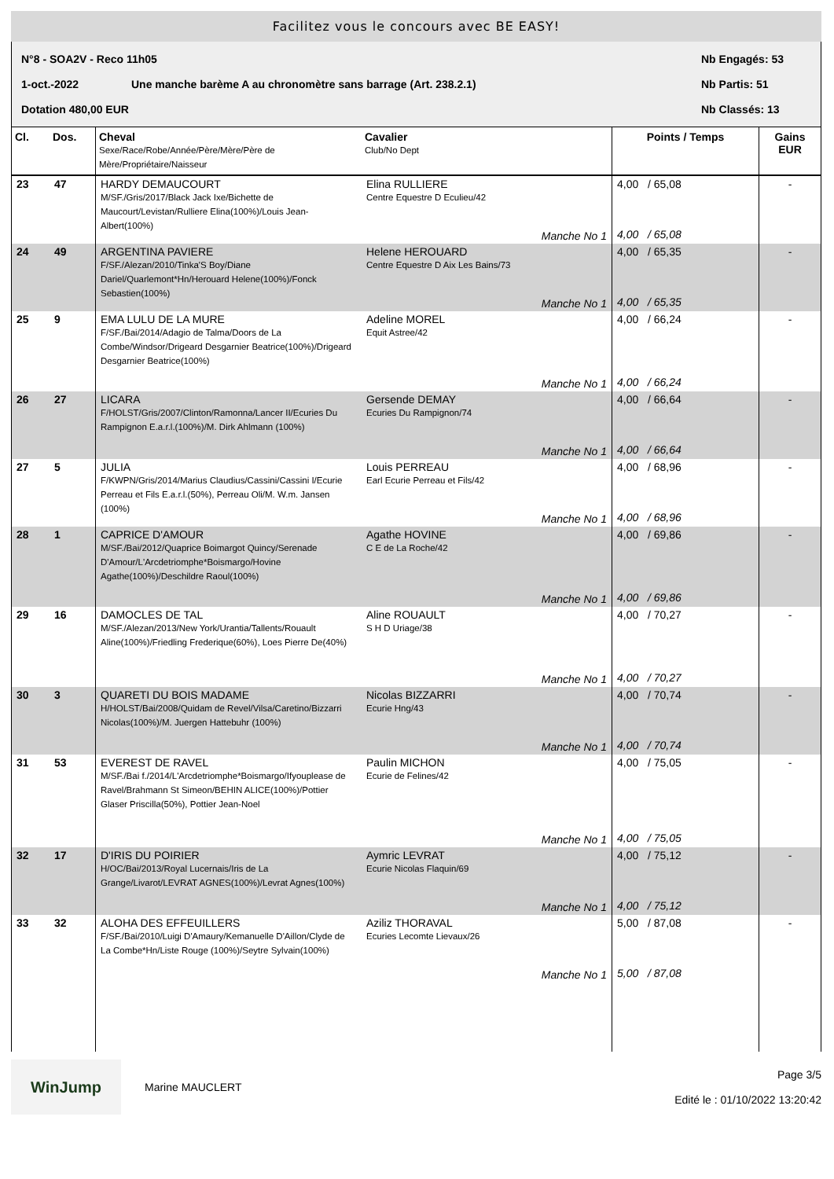Facilitez vous le concours avec BE EASY!
N°8 - SOA2V - Reco 11h05 Nb Engagés: 53
1-oct.-2022 Une manche barème A au chronomètre sans barrage (Art. 238.2.1) Nb Partis: 51
Dotation 480,00 EUR Nb Classés: 13
| Cl. | Dos. | Cheval Sexe/Race/Robe/Année/Père/Mère/Père de Mère/Propriétaire/Naisseur | Cavalier Club/No Dept | Points / Temps | Gains EUR |
| --- | --- | --- | --- | --- | --- |
| 23 | 47 | HARDY DEMAUCOURT M/SF./Gris/2017/Black Jack Ixe/Bichette de Maucourt/Levistan/Rulliere Elina(100%)/Louis Jean-Albert(100%) | Elina RULLIERE Centre Equestre D Eculieu/42 Manche No 1 | 4,00 / 65,08 4,00 / 65,08 | - |
| 24 | 49 | ARGENTINA PAVIERE F/SF./Alezan/2010/Tinka'S Boy/Diane Dariel/Quarlemont*Hn/Herouard Helene(100%)/Fonck Sebastien(100%) | Helene HEROUARD Centre Equestre D Aix Les Bains/73 Manche No 1 | 4,00 / 65,35 4,00 / 65,35 | - |
| 25 | 9 | EMA LULU DE LA MURE F/SF./Bai/2014/Adagio de Talma/Doors de La Combe/Windsor/Drigeard Desgarnier Beatrice(100%)/Drigeard Desgarnier Beatrice(100%) | Adeline MOREL Equit Astree/42 Manche No 1 | 4,00 / 66,24 4,00 / 66,24 | - |
| 26 | 27 | LICARA F/HOLST/Gris/2007/Clinton/Ramonna/Lancer II/Ecuries Du Rampignon E.a.r.l.(100%)/M. Dirk Ahlmann (100%) | Gersende DEMAY Ecuries Du Rampignon/74 Manche No 1 | 4,00 / 66,64 4,00 / 66,64 | - |
| 27 | 5 | JULIA F/KWPN/Gris/2014/Marius Claudius/Cassini/Cassini I/Ecurie Perreau et Fils E.a.r.l.(50%), Perreau Oli/M. W.m. Jansen (100%) | Louis PERREAU Earl Ecurie Perreau et Fils/42 Manche No 1 | 4,00 / 68,96 4,00 / 68,96 | - |
| 28 | 1 | CAPRICE D'AMOUR M/SF./Bai/2012/Quaprice Boimargot Quincy/Serenade D'Amour/L'Arcdetriomphe*Boismargo/Hovine Agathe(100%)/Deschildre Raoul(100%) | Agathe HOVINE C E de La Roche/42 Manche No 1 | 4,00 / 69,86 4,00 / 69,86 | - |
| 29 | 16 | DAMOCLES DE TAL M/SF./Alezan/2013/New York/Urantia/Tallents/Rouault Aline(100%)/Friedling Frederique(60%), Loes Pierre De(40%) | Aline ROUAULT S H D Uriage/38 Manche No 1 | 4,00 / 70,27 4,00 / 70,27 | - |
| 30 | 3 | QUARETI DU BOIS MADAME H/HOLST/Bai/2008/Quidam de Revel/Vilsa/Caretino/Bizzarri Nicolas(100%)/M. Juergen Hattebuhr (100%) | Nicolas BIZZARRI Ecurie Hng/43 Manche No 1 | 4,00 / 70,74 4,00 / 70,74 | - |
| 31 | 53 | EVEREST DE RAVEL M/SF./Bai f./2014/L'Arcdetriomphe*Boismargo/Ifyouplease de Ravel/Brahmann St Simeon/BEHIN ALICE(100%)/Pottier Glaser Priscilla(50%), Pottier Jean-Noel | Paulin MICHON Ecurie de Felines/42 Manche No 1 | 4,00 / 75,05 4,00 / 75,05 | - |
| 32 | 17 | D'IRIS DU POIRIER H/OC/Bai/2013/Royal Lucernais/Iris de La Grange/Livarot/LEVRAT AGNES(100%)/Levrat Agnes(100%) | Aymric LEVRAT Ecurie Nicolas Flaquin/69 Manche No 1 | 4,00 / 75,12 4,00 / 75,12 | - |
| 33 | 32 | ALOHA DES EFFEUILLERS F/SF./Bai/2010/Luigi D'Amaury/Kemanuelle D'Aillon/Clyde de La Combe*Hn/Liste Rouge (100%)/Seytre Sylvain(100%) | Aziliz THORAVAL Ecuries Lecomte Lievaux/26 Manche No 1 | 5,00 / 87,08 5,00 / 87,08 | - |
WinJump
Marine MAUCLERT
Page 3/5
Edité le : 01/10/2022 13:20:42